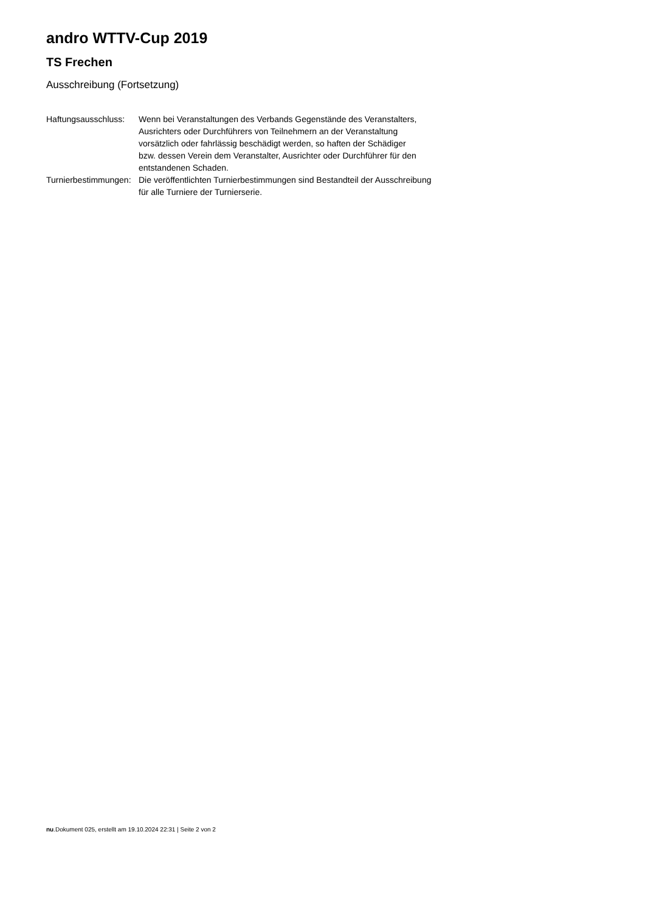andro WTTV-Cup 2019
TS Frechen
Ausschreibung (Fortsetzung)
| Haftungsausschluss: | Wenn bei Veranstaltungen des Verbands Gegenstände des Veranstalters, Ausrichters oder Durchführers von Teilnehmern an der Veranstaltung vorsätzlich oder fahrlässig beschädigt werden, so haften der Schädiger bzw. dessen Verein dem Veranstalter, Ausrichter oder Durchführer für den entstandenen Schaden. |
| Turnierbestimmungen: | Die veröffentlichten Turnierbestimmungen sind Bestandteil der Ausschreibung für alle Turniere der Turnierserie. |
nu.Dokument 025, erstellt am 19.10.2024 22:31 | Seite 2 von 2